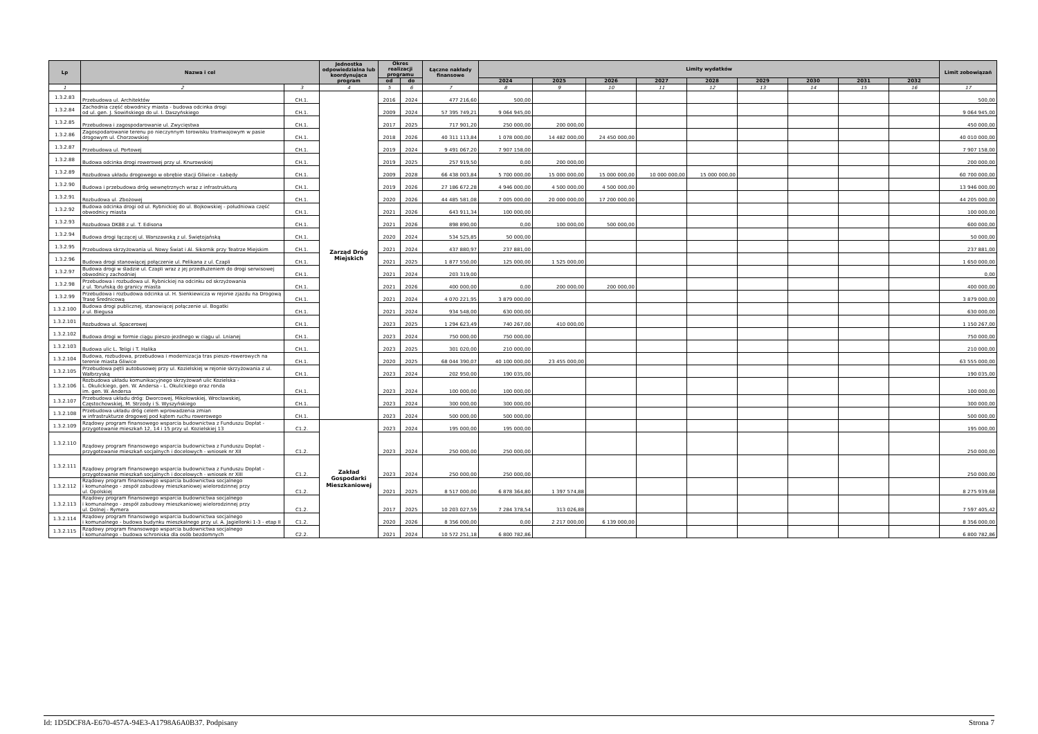| Lp | Nazwa i cel | | Jednostka odpowiedzialna lub koordynująca program | Okres realizacji programu | | Łączne nakłady finansowe | Limity wydatków | | | | | | | | | Limit zobowiązań |
| --- | --- | --- | --- | --- | --- | --- | --- | --- | --- | --- | --- | --- | --- | --- | --- | --- |
| | | | | od | do | | 2024 | 2025 | 2026 | 2027 | 2028 | 2029 | 2030 | 2031 | 2032 | |
| 1 | 2 | 3 | 4 | 5 | 6 | 7 | 8 | 9 | 10 | 11 | 12 | 13 | 14 | 15 | 16 | 17 |
| 1.3.2.83 | Przebudowa ul. Architektów | CH.1. | Zarząd Dróg Miejskich | 2016 | 2024 | 477 216,60 | 500,00 | | | | | | | | | 500,00 |
| 1.3.2.84 | Zachodnia część obwodnicy miasta - budowa odcinka drogi od ul. gen. J. Sowińskiego do ul. I. Daszyńskiego | CH.1. | | 2009 | 2024 | 57 395 749,21 | 9 064 945,00 | | | | | | | | | 9 064 945,00 |
| 1.3.2.85 | Przebudowa i zagospodarowanie ul. Zwycięstwa | CH.1. | | 2017 | 2025 | 717 901,20 | 250 000,00 | 200 000,00 | | | | | | | | 450 000,00 |
| 1.3.2.86 | Zagospodarowanie terenu po nieczynnym torowisku tramwajowym w pasie drogowym ul. Chorzowskiej | CH.1. | | 2018 | 2026 | 40 311 113,84 | 1 078 000,00 | 14 482 000,00 | 24 450 000,00 | | | | | | | 40 010 000,00 |
| 1.3.2.87 | Przebudowa ul. Portowej | CH.1. | | 2019 | 2024 | 9 491 067,20 | 7 907 158,00 | | | | | | | | | 7 907 158,00 |
| 1.3.2.88 | Budowa odcinka drogi rowerowej przy ul. Knurowskiej | CH.1. | | 2019 | 2025 | 257 919,50 | 0,00 | 200 000,00 | | | | | | | | 200 000,00 |
| 1.3.2.89 | Rozbudowa układu drogowego w obrębie stacji Gliwice - Łabędy | CH.1. | | 2009 | 2028 | 66 438 003,84 | 5 700 000,00 | 15 000 000,00 | 15 000 000,00 | 10 000 000,00 | 15 000 000,00 | | | | | 60 700 000,00 |
| 1.3.2.90 | Budowa i przebudowa dróg wewnętrznych wraz z infrastrukturą | CH.1. | | 2019 | 2026 | 27 186 672,28 | 4 946 000,00 | 4 500 000,00 | 4 500 000,00 | | | | | | | 13 946 000,00 |
| 1.3.2.91 | Rozbudowa ul. Zbożowej | CH.1. | | 2020 | 2026 | 44 485 581,08 | 7 005 000,00 | 20 000 000,00 | 17 200 000,00 | | | | | | | 44 205 000,00 |
| 1.3.2.92 | Budowa odcinka drogi od ul. Rybnickiej do ul. Bojkowskiej - południowa część obwodnicy miasta | CH.1. | | 2021 | 2026 | 643 911,34 | 100 000,00 | | | | | | | | | 100 000,00 |
| 1.3.2.93 | Rozbudowa DK88 z ul. T. Edisona | CH.1. | | 2021 | 2026 | 898 890,00 | 0,00 | 100 000,00 | 500 000,00 | | | | | | | 600 000,00 |
| 1.3.2.94 | Budowa drogi łączącej ul. Warszawską z ul. Świętojańską | CH.1. | | 2020 | 2024 | 534 525,85 | 50 000,00 | | | | | | | | | 50 000,00 |
| 1.3.2.95 | Przebudowa skrzyżowania ul. Nowy Świat i Al. Sikornik przy Teatrze Miejskim | CH.1. | | 2021 | 2024 | 437 880,97 | 237 881,00 | | | | | | | | | 237 881,00 |
| 1.3.2.96 | Budowa drogi stanowiącej połączenie ul. Pelikana z ul. Czapli | CH.1. | | 2021 | 2025 | 1 877 550,00 | 125 000,00 | 1 525 000,00 | | | | | | | | 1 650 000,00 |
| 1.3.2.97 | Budowa drogi w śladzie ul. Czapli wraz z jej przedłużeniem do drogi serwisowej obwodnicy zachodniej | CH.1. | | 2021 | 2024 | 203 319,00 | | | | | | | | | | 0,00 |
| 1.3.2.98 | Przebudowa i rozbudowa ul. Rybnickiej na odcinku od skrzyżowania z ul. Toruńską do granicy miasta | CH.1. | | 2021 | 2026 | 400 000,00 | 0,00 | 200 000,00 | 200 000,00 | | | | | | | 400 000,00 |
| 1.3.2.99 | Przebudowa i rozbudowa odcinka ul. H. Sienkiewicza w rejonie zjazdu na Drogową Trasę Średnicową | CH.1. | | 2021 | 2024 | 4 070 221,95 | 3 879 000,00 | | | | | | | | | 3 879 000,00 |
| 1.3.2.100 | Budowa drogi publicznej, stanowiącej połączenie ul. Bogatki z ul. Biegusa | CH.1. | | 2021 | 2024 | 934 548,00 | 630 000,00 | | | | | | | | | 630 000,00 |
| 1.3.2.101 | Rozbudowa ul. Spacerowej | CH.1. | | 2023 | 2025 | 1 294 623,49 | 740 267,00 | 410 000,00 | | | | | | | | 1 150 267,00 |
| 1.3.2.102 | Budowa drogi w formie ciągu pieszo-jezdnego w ciągu ul. Lnianej | CH.1. | | 2023 | 2024 | 750 000,00 | 750 000,00 | | | | | | | | | 750 000,00 |
| 1.3.2.103 | Budowa ulic L. Teligi i T. Halika | CH.1. | | 2023 | 2025 | 301 020,00 | 210 000,00 | | | | | | | | | 210 000,00 |
| 1.3.2.104 | Budowa, rozbudowa, przebudowa i modernizacja tras pieszo-rowerowych na terenie miasta Gliwice | CH.1. | | 2020 | 2025 | 68 044 390,07 | 40 100 000,00 | 23 455 000,00 | | | | | | | | 63 555 000,00 |
| 1.3.2.105 | Przebudowa pętli autobusowej przy ul. Kozielskiej w rejonie skrzyżowania z ul. Wałbrzyską | CH.1. | | 2023 | 2024 | 202 950,00 | 190 035,00 | | | | | | | | | 190 035,00 |
| 1.3.2.106 | Rozbudowa układu komunikacyjnego skrzyżowań ulic Kozielska - L. Okulickiego, gen. W. Andersa - L. Okulickiego oraz ronda im. gen. W. Andersa | CH.1. | | 2023 | 2024 | 100 000,00 | 100 000,00 | | | | | | | | | 100 000,00 |
| 1.3.2.107 | Przebudowa układu dróg: Dworcowej, Mikołowskiej, Wrocławskiej, Częstochowskiej, M. Strzody i S. Wyszyńskiego | CH.1. | | 2023 | 2024 | 300 000,00 | 300 000,00 | | | | | | | | | 300 000,00 |
| 1.3.2.108 | Przebudowa układu dróg celem wprowadzenia zmian w infrastrukturze drogowej pod kątem ruchu rowerowego | CH.1. | | 2023 | 2024 | 500 000,00 | 500 000,00 | | | | | | | | | 500 000,00 |
| 1.3.2.109 | Rządowy program finansowego wsparcia budownictwa z Funduszu Dopłat - przygotowanie mieszkań 12, 14 i 15 przy ul. Kozielskiej 13 | C1.2. | Zakład Gospodarki Mieszkaniowej | 2023 | 2024 | 195 000,00 | 195 000,00 | | | | | | | | | 195 000,00 |
| 1.3.2.110 | Rządowy program finansowego wsparcia budownictwa z Funduszu Dopłat - przygotowanie mieszkań socjalnych i docelowych - wniosek nr XII | C1.2. | | 2023 | 2024 | 250 000,00 | 250 000,00 | | | | | | | | | 250 000,00 |
| 1.3.2.111 | Rządowy program finansowego wsparcia budownictwa z Funduszu Dopłat - przygotowanie mieszkań socjalnych i docelowych - wniosek nr XIII | C1.2. | | 2023 | 2024 | 250 000,00 | 250 000,00 | | | | | | | | | 250 000,00 |
| 1.3.2.112 | Rządowy program finansowego wsparcia budownictwa socjalnego i komunalnego - zespół zabudowy mieszkaniowej wielorodzinnej przy ul. Opolskiej | C1.2. | | 2021 | 2025 | 8 517 000,00 | 6 878 364,80 | 1 397 574,88 | | | | | | | | 8 275 939,68 |
| 1.3.2.113 | Rządowy program finansowego wsparcia budownictwa socjalnego i komunalnego - zespół zabudowy mieszkaniowej wielorodzinnej przy ul. Dolnej - Rymera | C1.2. | | 2017 | 2025 | 10 203 027,59 | 7 284 378,54 | 313 026,88 | | | | | | | | 7 597 405,42 |
| 1.3.2.114 | Rządowy program finansowego wsparcia budownictwa socjalnego i komunalnego - budowa budynku mieszkalnego przy ul. A. Jagiellonki 1-3 - etap II | C1.2. | | 2020 | 2026 | 8 356 000,00 | 0,00 | 2 217 000,00 | 6 139 000,00 | | | | | | | 8 356 000,00 |
| 1.3.2.115 | Rządowy program finansowego wsparcia budownictwa socjalnego i komunalnego - budowa schroniska dla osób bezdomnych | C2.2. | | 2021 | 2024 | 10 572 251,18 | 6 800 782,86 | | | | | | | | | 6 800 782,86 |
Id: 1D5DCF8A-E670-457A-94E3-A1798A6A0B37. Podpisany Strona 7